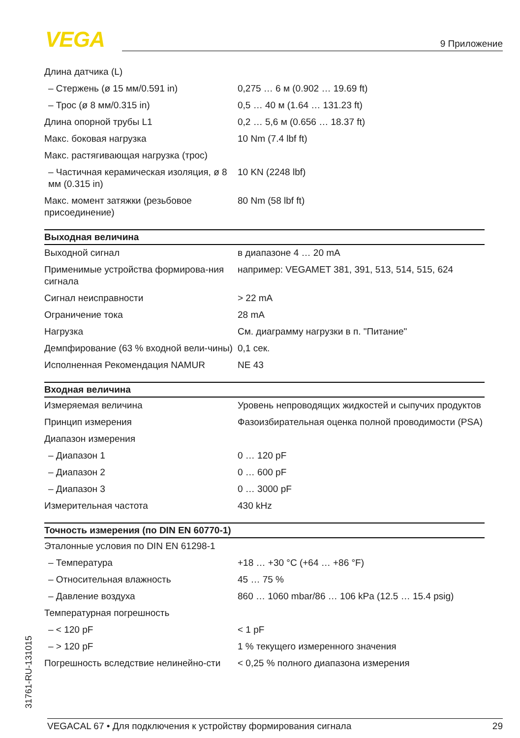VEGA 9 Приложение
| Длина датчика (L) | |
| – Стержень (ø 15 мм/0.591 in) | 0,275 … 6 м (0.902 … 19.69 ft) |
| – Трос (ø 8 мм/0.315 in) | 0,5 … 40 м (1.64 … 131.23 ft) |
| Длина опорной трубы L1 | 0,2 … 5,6 м (0.656 … 18.37 ft) |
| Макс. боковая нагрузка | 10 Nm (7.4 lbf ft) |
| Макс. растягивающая нагрузка (трос) | |
| – Частичная керамическая изоляция, ø 8 мм (0.315 in) | 10 KN (2248 lbf) |
| Макс. момент затяжки (резьбовое присоединение) | 80 Nm (58 lbf ft) |
| Выходная величина | |
| Выходной сигнал | в диапазоне 4 … 20 mA |
| Применимые устройства формирова-ния сигнала | например: VEGAMET 381, 391, 513, 514, 515, 624 |
| Сигнал неисправности | > 22 mA |
| Ограничение тока | 28 mA |
| Нагрузка | См. диаграмму нагрузки в п. "Питание" |
| Демпфирование (63 % входной вели-чины) | 0,1 сек. |
| Исполненная Рекомендация NAMUR | NE 43 |
| Входная величина | |
| Измеряемая величина | Уровень непроводящих жидкостей и сыпучих продуктов |
| Принцип измерения | Фазоизбирательная оценка полной проводимости (PSA) |
| Диапазон измерения | |
| – Диапазон 1 | 0 … 120 pF |
| – Диапазон 2 | 0 … 600 pF |
| – Диапазон 3 | 0 … 3000 pF |
| Измерительная частота | 430 kHz |
| Точность измерения (по DIN EN 60770-1) | |
| Эталонные условия по DIN EN 61298-1 | |
| – Температура | +18 … +30 °C (+64 … +86 °F) |
| – Относительная влажность | 45 … 75 % |
| – Давление воздуха | 860 … 1060 mbar/86 … 106 kPa (12.5 … 15.4 psig) |
| Температурная погрешность | |
| – < 120 pF | < 1 pF |
| – > 120 pF | 1 % текущего измеренного значения |
| Погрешность вследствие нелинейно-сти | < 0,25 % полного диапазона измерения |
31761-RU-131015
VEGACAL 67 • Для подключения к устройству формирования сигнала 29